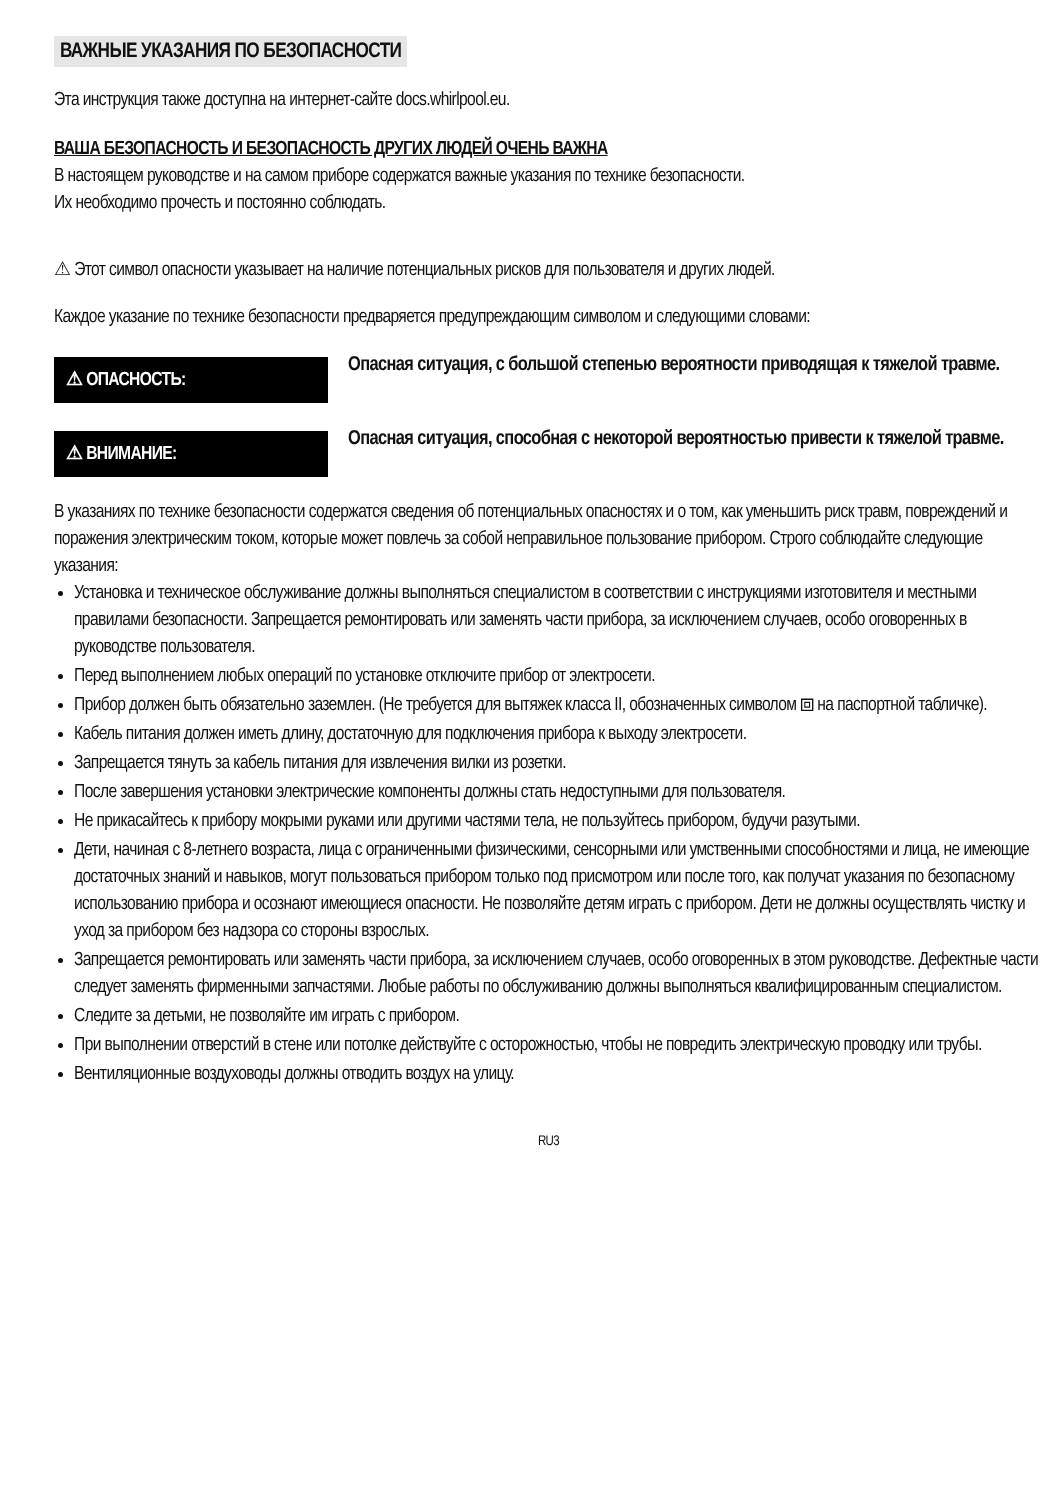ВАЖНЫЕ УКАЗАНИЯ ПО БЕЗОПАСНОСТИ
Эта инструкция также доступна на интернет-сайте docs.whirlpool.eu.
ВАША БЕЗОПАСНОСТЬ И БЕЗОПАСНОСТЬ ДРУГИХ ЛЮДЕЙ ОЧЕНЬ ВАЖНА
В настоящем руководстве и на самом приборе содержатся важные указания по технике безопасности.
Их необходимо прочесть и постоянно соблюдать.
⚠ Этот символ опасности указывает на наличие потенциальных рисков для пользователя и других людей.
Каждое указание по технике безопасности предваряется предупреждающим символом и следующими словами:
⚠ ОПАСНОСТЬ:
Опасная ситуация, с большой степенью вероятности приводящая к тяжелой травме.
⚠ ВНИМАНИЕ:
Опасная ситуация, способная с некоторой вероятностью привести к тяжелой травме.
В указаниях по технике безопасности содержатся сведения об потенциальных опасностях и о том, как уменьшить риск травм, повреждений и поражения электрическим током, которые может повлечь за собой неправильное пользование прибором. Строго соблюдайте следующие указания:
Установка и техническое обслуживание должны выполняться специалистом в соответствии с инструкциями изготовителя и местными правилами безопасности. Запрещается ремонтировать или заменять части прибора, за исключением случаев, особо оговоренных в руководстве пользователя.
Перед выполнением любых операций по установке отключите прибор от электросети.
Прибор должен быть обязательно заземлен. (Не требуется для вытяжек класса II, обозначенных символом ⧈ на паспортной табличке).
Кабель питания должен иметь длину, достаточную для подключения прибора к выходу электросети.
Запрещается тянуть за кабель питания для извлечения вилки из розетки.
После завершения установки электрические компоненты должны стать недоступными для пользователя.
Не прикасайтесь к прибору мокрыми руками или другими частями тела, не пользуйтесь прибором, будучи разутыми.
Дети, начиная с 8-летнего возраста, лица с ограниченными физическими, сенсорными или умственными способностями и лица, не имеющие достаточных знаний и навыков, могут пользоваться прибором только под присмотром или после того, как получат указания по безопасному использованию прибора и осознают имеющиеся опасности. Не позволяйте детям играть с прибором. Дети не должны осуществлять чистку и уход за прибором без надзора со стороны взрослых.
Запрещается ремонтировать или заменять части прибора, за исключением случаев, особо оговоренных в этом руководстве. Дефектные части следует заменять фирменными запчастями. Любые работы по обслуживанию должны выполняться квалифицированным специалистом.
Следите за детьми, не позволяйте им играть с прибором.
При выполнении отверстий в стене или потолке действуйте с осторожностью, чтобы не повредить электрическую проводку или трубы.
Вентиляционные воздуховоды должны отводить воздух на улицу.
RU3